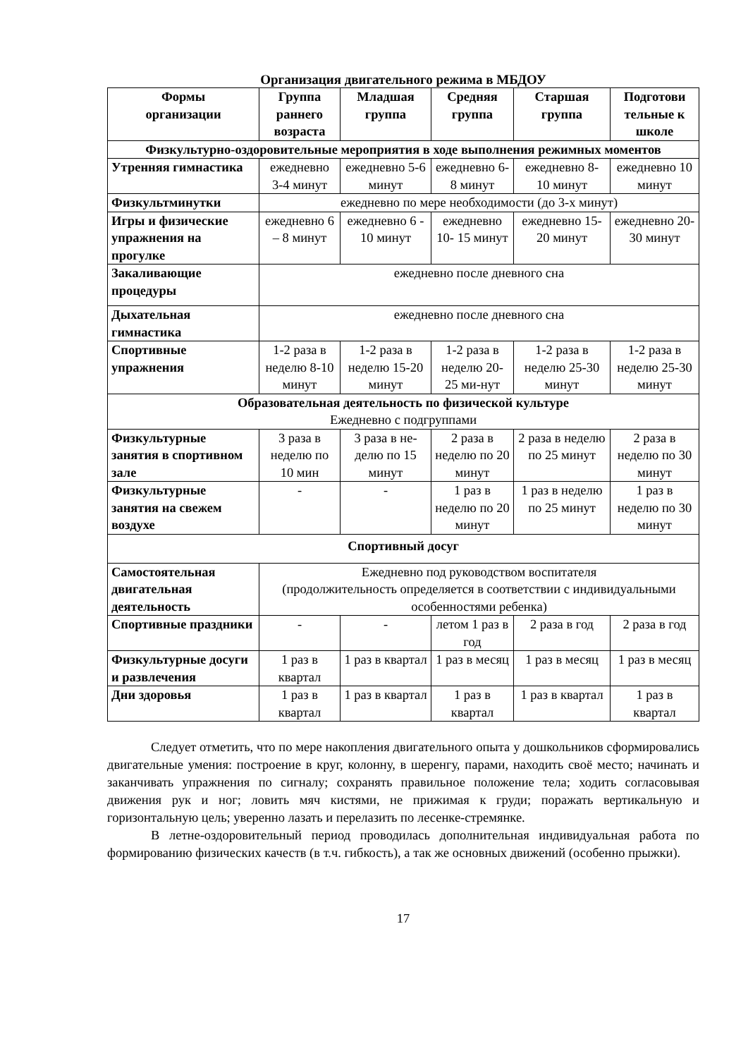Организация двигательного режима в МБДОУ
| Формы организации | Группа раннего возраста | Младшая группа | Средняя группа | Старшая группа | Подготови тельные к школе |
| --- | --- | --- | --- | --- | --- |
| Физкультурно-оздоровительные мероприятия в ходе выполнения режимных моментов | | | | | |
| Утренняя гимнастика | ежедневно 3-4 минут | ежедневно 5-6 минут | ежедневно 6-8 минут | ежедневно 8- 10 минут | ежедневно 10 минут |
| Физкультминутки | ежедневно по мере необходимости (до 3-х минут) | | | | |
| Игры и физические упражнения на прогулке | ежедневно 6 – 8 минут | ежедневно 6 - 10 минут | ежедневно 10- 15 минут | ежедневно 15-20 минут | ежедневно 20-30 минут |
| Закаливающие процедуры | ежедневно после дневного сна | | | | |
| Дыхательная гимнастика | ежедневно после дневного сна | | | | |
| Спортивные упражнения | 1-2 раза в неделю 8-10 минут | 1-2 раза в неделю 15-20 минут | 1-2 раза в неделю 20-25 ми-нут | 1-2 раза в неделю 25-30 минут | 1-2 раза в неделю 25-30 минут |
| Образовательная деятельность по физической культуре Ежедневно с подгруппами | | | | | |
| Физкультурные занятия в спортивном зале | 3 раза в неделю по 10 мин | 3 раза в не-делю по 15 минут | 2 раза в неделю по 20 минут | 2 раза в неделю по 25 минут | 2 раза в неделю по 30 минут |
| Физкультурные занятия на свежем воздухе | - | - | 1 раз в неделю по 20 минут | 1 раз в неделю по 25 минут | 1 раз в неделю по 30 минут |
| Спортивный досуг | | | | | |
| Самостоятельная двигательная деятельность | Ежедневно под руководством воспитателя (продолжительность определяется в соответствии с индивидуальными особенностями ребенка) | | | | |
| Спортивные праздники | - | - | летом 1 раз в год | 2 раза в год | 2 раза в год |
| Физкультурные досуги и развлечения | 1 раз в квартал | 1 раз в квартал | 1 раз в месяц | 1 раз в месяц | 1 раз в месяц |
| Дни здоровья | 1 раз в квартал | 1 раз в квартал | 1 раз в квартал | 1 раз в квартал | 1 раз в квартал |
Следует отметить, что по мере накопления двигательного опыта у дошкольников сформировались двигательные умения: построение в круг, колонну, в шеренгу, парами, находить своё место; начинать и заканчивать упражнения по сигналу; сохранять правильное положение тела; ходить согласовывая движения рук и ног; ловить мяч кистями, не прижимая к груди; поражать вертикальную и горизонтальную цель; уверенно лазать и перелазить по лесенке-стремянке.
В летне-оздоровительный период проводилась дополнительная индивидуальная работа по формированию физических качеств (в т.ч. гибкость), а так же основных движений (особенно прыжки).
17